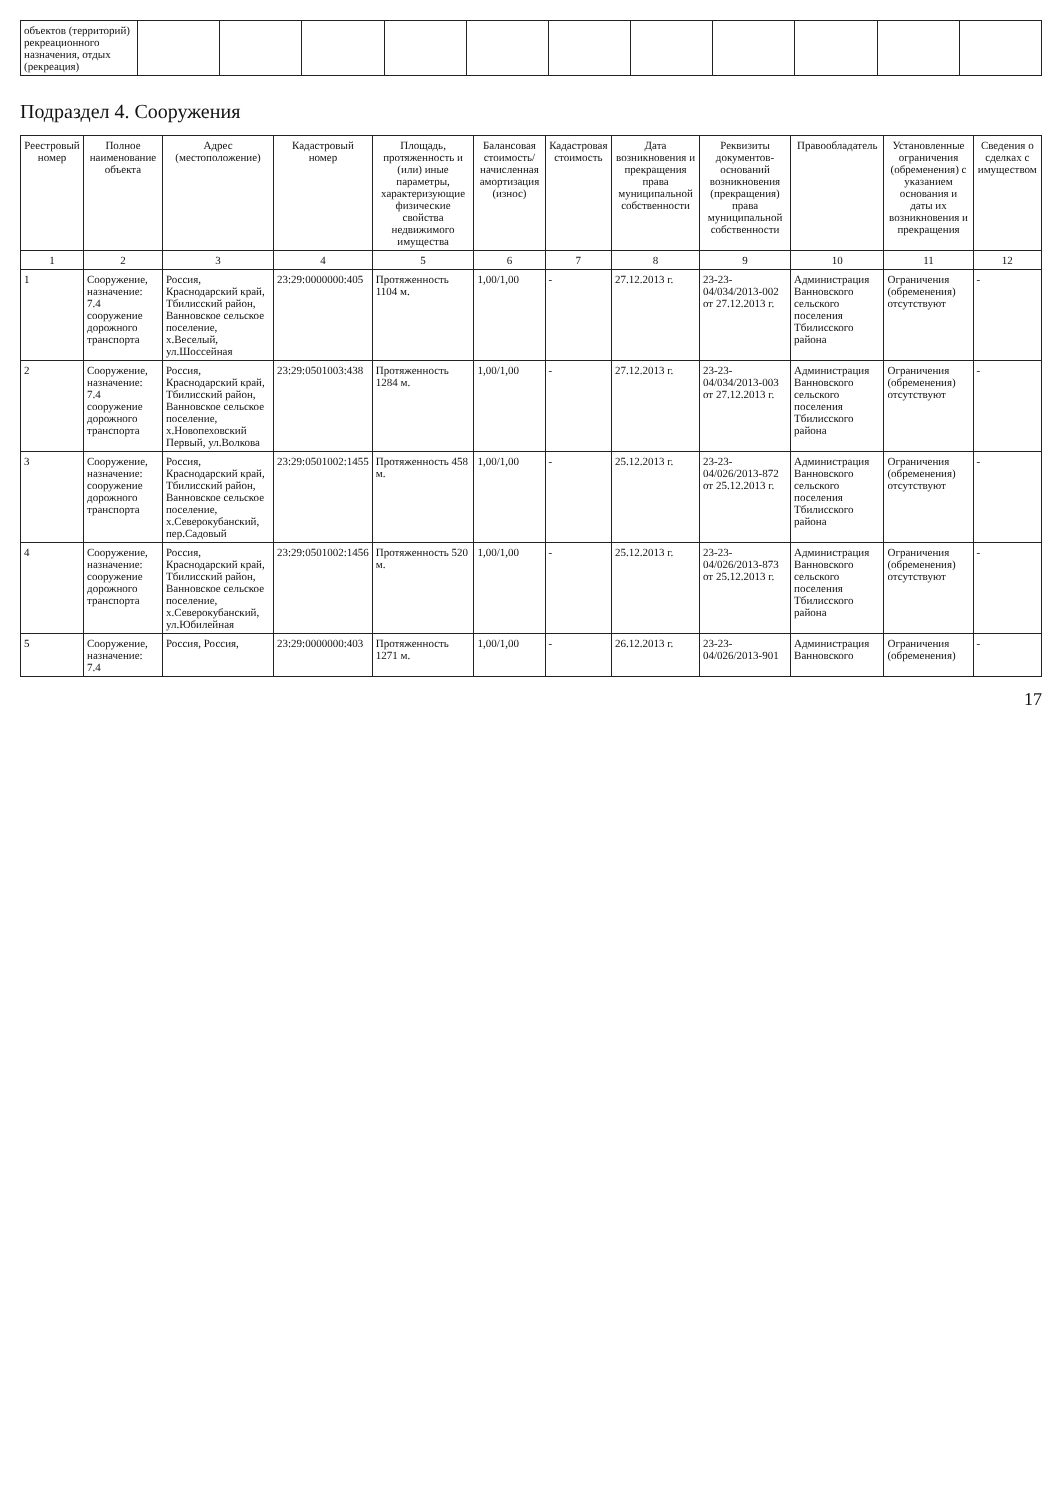| объектов (территорий) рекреационного назначения, отдых (рекреация) | | | | | | | | | | | |
Подраздел 4. Сооружения
| Реестровый номер | Полное наименование объекта | Адрес (местоположение) | Кадастровый номер | Площадь, протяженность и (или) иные параметры, характеризующие физические свойства недвижимого имущества | Балансовая стоимость/начисленная амортизация (износ) | Кадастровая стоимость | Дата возникновения и прекращения права муниципальной собственности | Реквизиты документов-оснований возникновения (прекращения) права муниципальной собственности | Правообладатель | Установленные ограничения (обременения) с указанием основания и даты их возникновения и прекращения | Сведения о сделках с имуществом |
| --- | --- | --- | --- | --- | --- | --- | --- | --- | --- | --- | --- |
| 1 | 2 | 3 | 4 | 5 | 6 | 7 | 8 | 9 | 10 | 11 | 12 |
| 1 | Сооружение, назначение: 7.4 сооружение дорожного транспорта | Россия, Краснодарский край, Тбилисский район, Ванновское сельское поселение, х.Веселый, ул.Шоссейная | 23:29:0000000:405 | Протяженность 1104 м. | 1,00/1,00 | - | 27.12.2013 г. | 23-23-04/034/2013-002 от 27.12.2013 г. | Администрация Ванновского сельского поселения Тбилисского района | Ограничения (обременения) отсутствуют | - |
| 2 | Сооружение, назначение: 7.4 сооружение дорожного транспорта | Россия, Краснодарский край, Тбилисский район, Ванновское сельское поселение, х.Новопеховский Первый, ул.Волкова | 23:29:0501003:438 | Протяженность 1284 м. | 1,00/1,00 | - | 27.12.2013 г. | 23-23-04/034/2013-003 от 27.12.2013 г. | Администрация Ванновского сельского поселения Тбилисского района | Ограничения (обременения) отсутствуют | - |
| 3 | Сооружение, назначение: сооружение дорожного транспорта | Россия, Краснодарский край, Тбилисский район, Ванновское сельское поселение, х.Северокубанский, пер.Садовый | 23:29:0501002:1455 | Протяженность 458 м. | 1,00/1,00 | - | 25.12.2013 г. | 23-23-04/026/2013-872 от 25.12.2013 г. | Администрация Ванновского сельского поселения Тбилисского района | Ограничения (обременения) отсутствуют | - |
| 4 | Сооружение, назначение: сооружение дорожного транспорта | Россия, Краснодарский край, Тбилисский район, Ванновское сельское поселение, х.Северокубанский, ул.Юбилейная | 23:29:0501002:1456 | Протяженность 520 м. | 1,00/1,00 | - | 25.12.2013 г. | 23-23-04/026/2013-873 от 25.12.2013 г. | Администрация Ванновского сельского поселения Тбилисского района | Ограничения (обременения) отсутствуют | - |
| 5 | Сооружение, назначение: 7.4 | Россия, Россия, | 23:29:0000000:403 | Протяженность 1271 м. | 1,00/1,00 | - | 26.12.2013 г. | 23-23-04/026/2013-901 | Администрация Ванновского | Ограничения (обременения) | - |
17